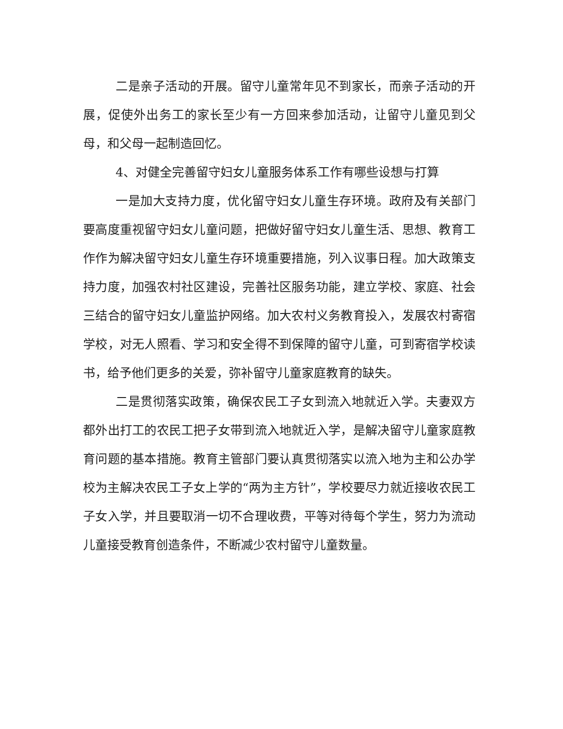二是亲子活动的开展。留守儿童常年见不到家长，而亲子活动的开展，促使外出务工的家长至少有一方回来参加活动，让留守儿童见到父母，和父母一起制造回忆。
4、对健全完善留守妇女儿童服务体系工作有哪些设想与打算
一是加大支持力度，优化留守妇女儿童生存环境。政府及有关部门要高度重视留守妇女儿童问题，把做好留守妇女儿童生活、思想、教育工作作为解决留守妇女儿童生存环境重要措施，列入议事日程。加大政策支持力度，加强农村社区建设，完善社区服务功能，建立学校、家庭、社会三结合的留守妇女儿童监护网络。加大农村义务教育投入，发展农村寄宿学校，对无人照看、学习和安全得不到保障的留守儿童，可到寄宿学校读书，给予他们更多的关爱，弥补留守儿童家庭教育的缺失。
二是贯彻落实政策，确保农民工子女到流入地就近入学。夫妻双方都外出打工的农民工把子女带到流入地就近入学，是解决留守儿童家庭教育问题的基本措施。教育主管部门要认真贯彻落实以流入地为主和公办学校为主解决农民工子女上学的“两为主方针”，学校要尽力就近接收农民工子女入学，并且要取消一切不合理收费，平等对待每个学生，努力为流动儿童接受教育创造条件，不断减少农村留守儿童数量。